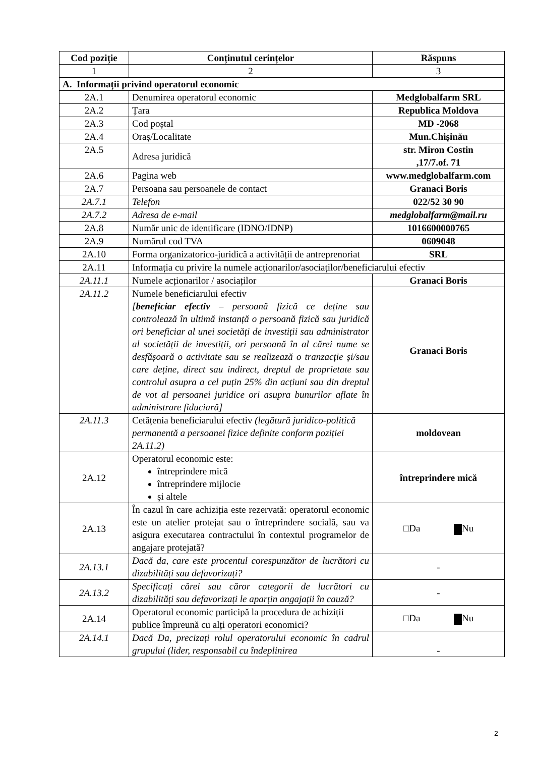| Cod poziție | Conținutul cerințelor | Răspuns |
| --- | --- | --- |
| 1 | 2 | 3 |
| A. Informații privind operatorul economic | | |
| 2A.1 | Denumirea operatorul economic | Medglobalfarm SRL |
| 2A.2 | Țara | Republica Moldova |
| 2A.3 | Cod poștal | MD -2068 |
| 2A.4 | Oraș/Localitate | Mun.Chișinău |
| 2A.5 | Adresa juridică | str. Miron Costin ,17/7.of. 71 |
| 2A.6 | Pagina web | www.medglobalfarm.com |
| 2A.7 | Persoana sau persoanele de contact | Granaci Boris |
| 2A.7.1 | Telefon | 022/52 30 90 |
| 2A.7.2 | Adresa de e-mail | medglobalfarm@mail.ru |
| 2A.8 | Număr unic de identificare (IDNO/IDNP) | 1016600000765 |
| 2A.9 | Numărul cod TVA | 0609048 |
| 2A.10 | Forma organizatorico-juridică a activității de antreprenoriat | SRL |
| 2A.11 | Informația cu privire la numele acționarilor/asociaților/beneficiarului efectiv | |
| 2A.11.1 | Numele acționarilor / asociaților | Granaci Boris |
| 2A.11.2 | Numele beneficiarului efectiv [ beneficiar efectiv – persoană fizică ce deține sau controlează în ultimă instanță o persoană fizică sau juridică ori beneficiar al unei societăți de investiții sau administrator al societății de investiții, ori persoană în al cărei nume se desfășoară o activitate sau se realizează o tranzacție și/sau care deține, direct sau indirect, dreptul de proprietate sau controlul asupra a cel puțin 25% din acțiuni sau din dreptul de vot al persoanei juridice ori asupra bunurilor aflate în administrare fiduciară] | Granaci Boris |
| 2A.11.3 | Cetățenia beneficiarului efectiv (legătură juridico-politică permanentă a persoanei fizice definite conform poziției 2A.11.2) | moldovean |
| 2A.12 | Operatorul economic este: întreprindere mică întreprindere mijlocie și altele | întreprindere mică |
| 2A.13 | În cazul în care achiziția este rezervată: operatorul economic este un atelier protejat sau o întreprindere socială, sau va asigura executarea contractului în contextul programelor de angajare protejată? | □Da Nu |
| 2A.13.1 | Dacă da, care este procentul corespunzător de lucrători cu dizabilități sau defavorizați? | - |
| 2A.13.2 | Specificați cărei sau căror categorii de lucrători cu dizabilități sau defavorizați le aparțin angajații în cauză? | - |
| 2A.14 | Operatorul economic participă la procedura de achiziții publice împreună cu alți operatori economici? | □Da Nu |
| 2A.14.1 | Dacă Da, precizați rolul operatorului economic în cadrul grupului (lider, responsabil cu îndeplinirea | - |
2